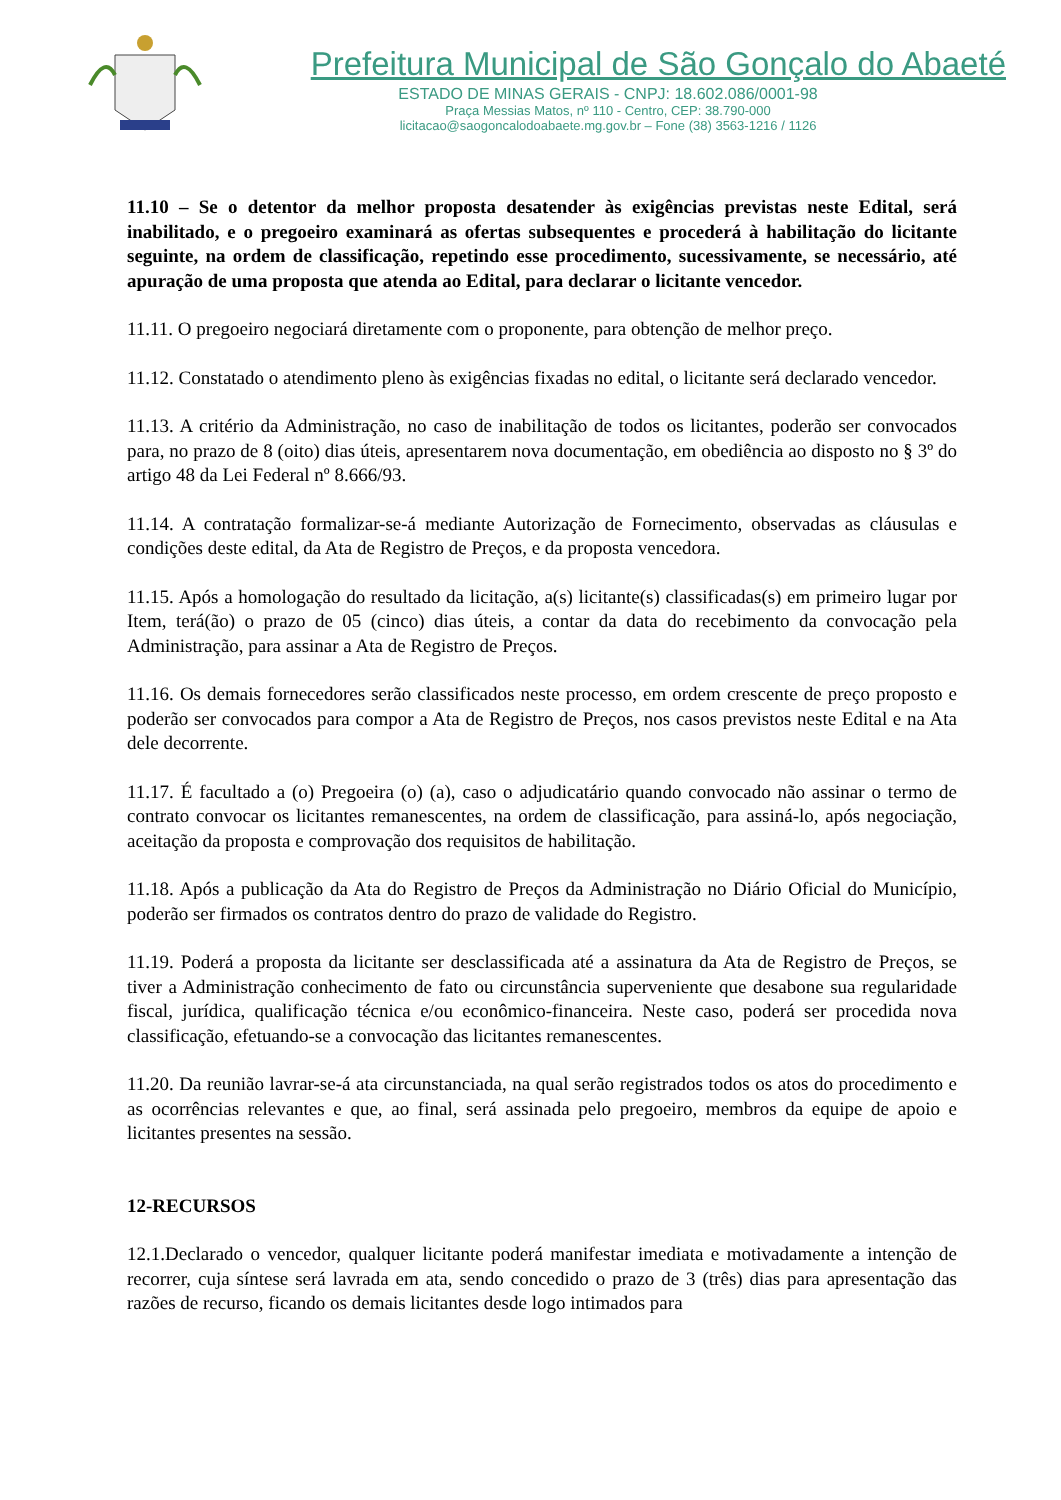Prefeitura Municipal de São Gonçalo do Abaeté
ESTADO DE MINAS GERAIS - CNPJ: 18.602.086/0001-98
Praça Messias Matos, nº 110 - Centro, CEP: 38.790-000
licitacao@saogoncalodoabaete.mg.gov.br – Fone (38) 3563-1216 / 1126
11.10 – Se o detentor da melhor proposta desatender às exigências previstas neste Edital, será inabilitado, e o pregoeiro examinará as ofertas subsequentes e procederá à habilitação do licitante seguinte, na ordem de classificação, repetindo esse procedimento, sucessivamente, se necessário, até apuração de uma proposta que atenda ao Edital, para declarar o licitante vencedor.
11.11. O pregoeiro negociará diretamente com o proponente, para obtenção de melhor preço.
11.12. Constatado o atendimento pleno às exigências fixadas no edital, o licitante será declarado vencedor.
11.13. A critério da Administração, no caso de inabilitação de todos os licitantes, poderão ser convocados para, no prazo de 8 (oito) dias úteis, apresentarem nova documentação, em obediência ao disposto no § 3º do artigo 48 da Lei Federal nº 8.666/93.
11.14. A contratação formalizar-se-á mediante Autorização de Fornecimento, observadas as cláusulas e condições deste edital, da Ata de Registro de Preços, e da proposta vencedora.
11.15. Após a homologação do resultado da licitação, a(s) licitante(s) classificadas(s) em primeiro lugar por Item, terá(ão) o prazo de 05 (cinco) dias úteis, a contar da data do recebimento da convocação pela Administração, para assinar a Ata de Registro de Preços.
11.16. Os demais fornecedores serão classificados neste processo, em ordem crescente de preço proposto e poderão ser convocados para compor a Ata de Registro de Preços, nos casos previstos neste Edital e na Ata dele decorrente.
11.17. É facultado a (o) Pregoeira (o) (a), caso o adjudicatário quando convocado não assinar o termo de contrato convocar os licitantes remanescentes, na ordem de classificação, para assiná-lo, após negociação, aceitação da proposta e comprovação dos requisitos de habilitação.
11.18. Após a publicação da Ata do Registro de Preços da Administração no Diário Oficial do Município, poderão ser firmados os contratos dentro do prazo de validade do Registro.
11.19. Poderá a proposta da licitante ser desclassificada até a assinatura da Ata de Registro de Preços, se tiver a Administração conhecimento de fato ou circunstância superveniente que desabone sua regularidade fiscal, jurídica, qualificação técnica e/ou econômico-financeira. Neste caso, poderá ser procedida nova classificação, efetuando-se a convocação das licitantes remanescentes.
11.20. Da reunião lavrar-se-á ata circunstanciada, na qual serão registrados todos os atos do procedimento e as ocorrências relevantes e que, ao final, será assinada pelo pregoeiro, membros da equipe de apoio e licitantes presentes na sessão.
12-RECURSOS
12.1.Declarado o vencedor, qualquer licitante poderá manifestar imediata e motivadamente a intenção de recorrer, cuja síntese será lavrada em ata, sendo concedido o prazo de 3 (três) dias para apresentação das razões de recurso, ficando os demais licitantes desde logo intimados para